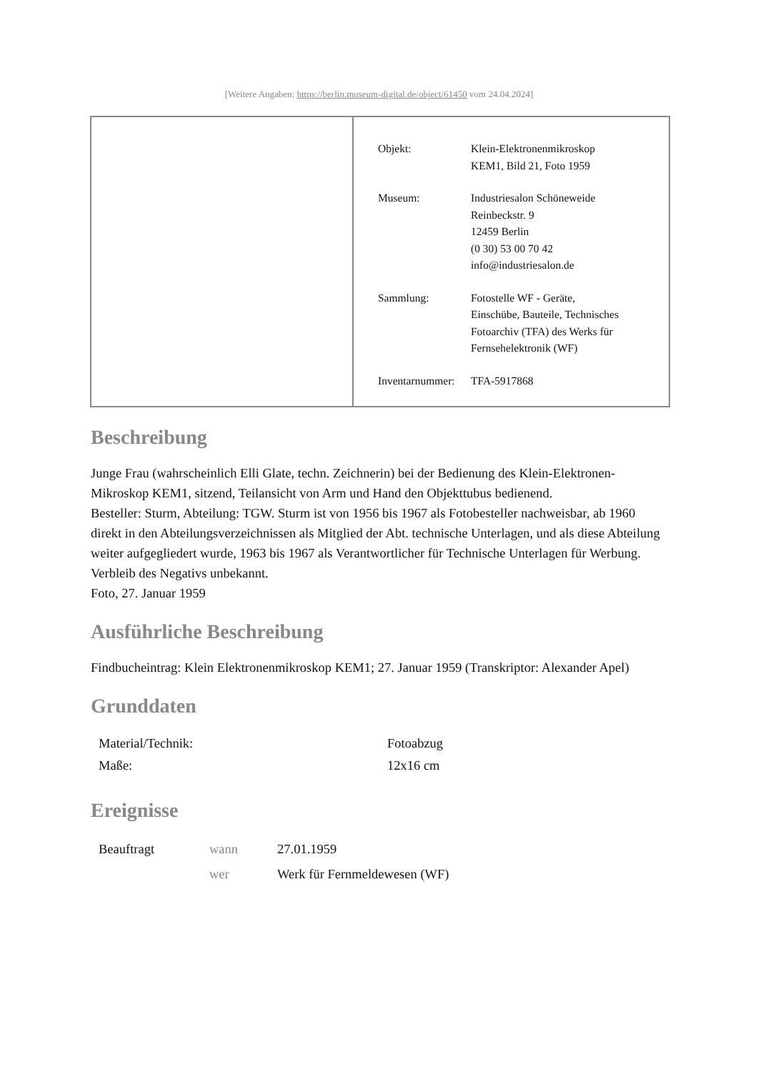[Weitere Angaben: https://berlin.museum-digital.de/object/61450 vom 24.04.2024]
| Objekt: | Klein-Elektronenmikroskop KEM1, Bild 21, Foto 1959 |
| Museum: | Industriesalon Schöneweide Reinbeckstr. 9 12459 Berlin (0 30) 53 00 70 42 info@industriesalon.de |
| Sammlung: | Fotostelle WF - Geräte, Einschübe, Bauteile, Technisches Fotoarchiv (TFA) des Werks für Fernsehelektronik (WF) |
| Inventarnummer: | TFA-5917868 |
Beschreibung
Junge Frau (wahrscheinlich Elli Glate, techn. Zeichnerin) bei der Bedienung des Klein-Elektronen-Mikroskop KEM1, sitzend, Teilansicht von Arm und Hand den Objekttubus bedienend.
Besteller: Sturm, Abteilung: TGW. Sturm ist von 1956 bis 1967 als Fotobesteller nachweisbar, ab 1960 direkt in den Abteilungsverzeichnissen als Mitglied der Abt. technische Unterlagen, und als diese Abteilung weiter aufgegliedert wurde, 1963 bis 1967 als Verantwortlicher für Technische Unterlagen für Werbung.
Verbleib des Negativs unbekannt.
Foto, 27. Januar 1959
Ausführliche Beschreibung
Findbucheintrag: Klein Elektronenmikroskop KEM1; 27. Januar 1959 (Transkriptor: Alexander Apel)
Grunddaten
| Material/Technik: | Fotoabzug |
| Maße: | 12x16 cm |
Ereignisse
| Beauftragt | wann | 27.01.1959 |
| | wer | Werk für Fernmeldewesen (WF) |